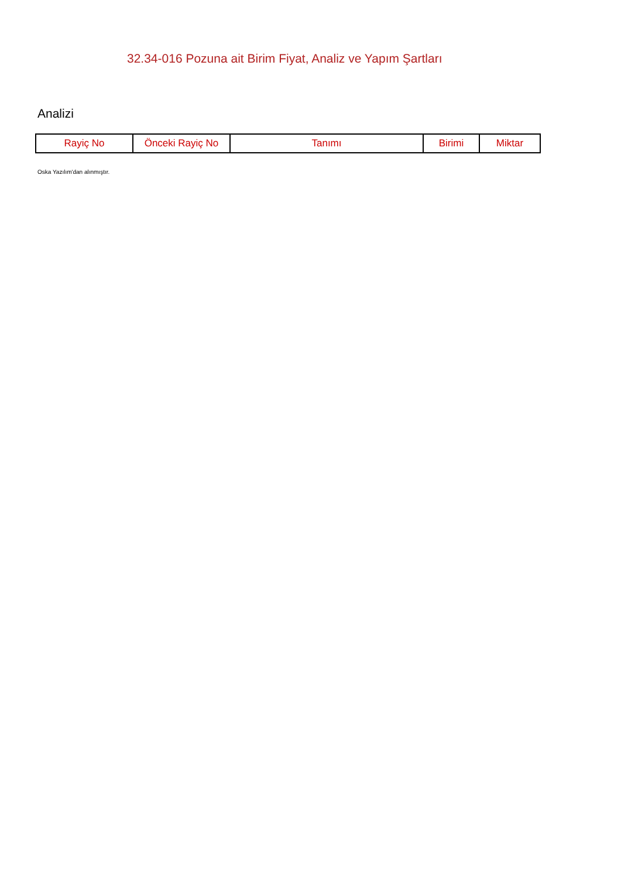32.34-016 Pozuna ait Birim Fiyat, Analiz ve Yapım Şartları
Analizi
| Rayiç No | Önceki Rayiç No | Tanımı | Birimi | Miktar |
| --- | --- | --- | --- | --- |
Oska Yazılım'dan alınmıştır.